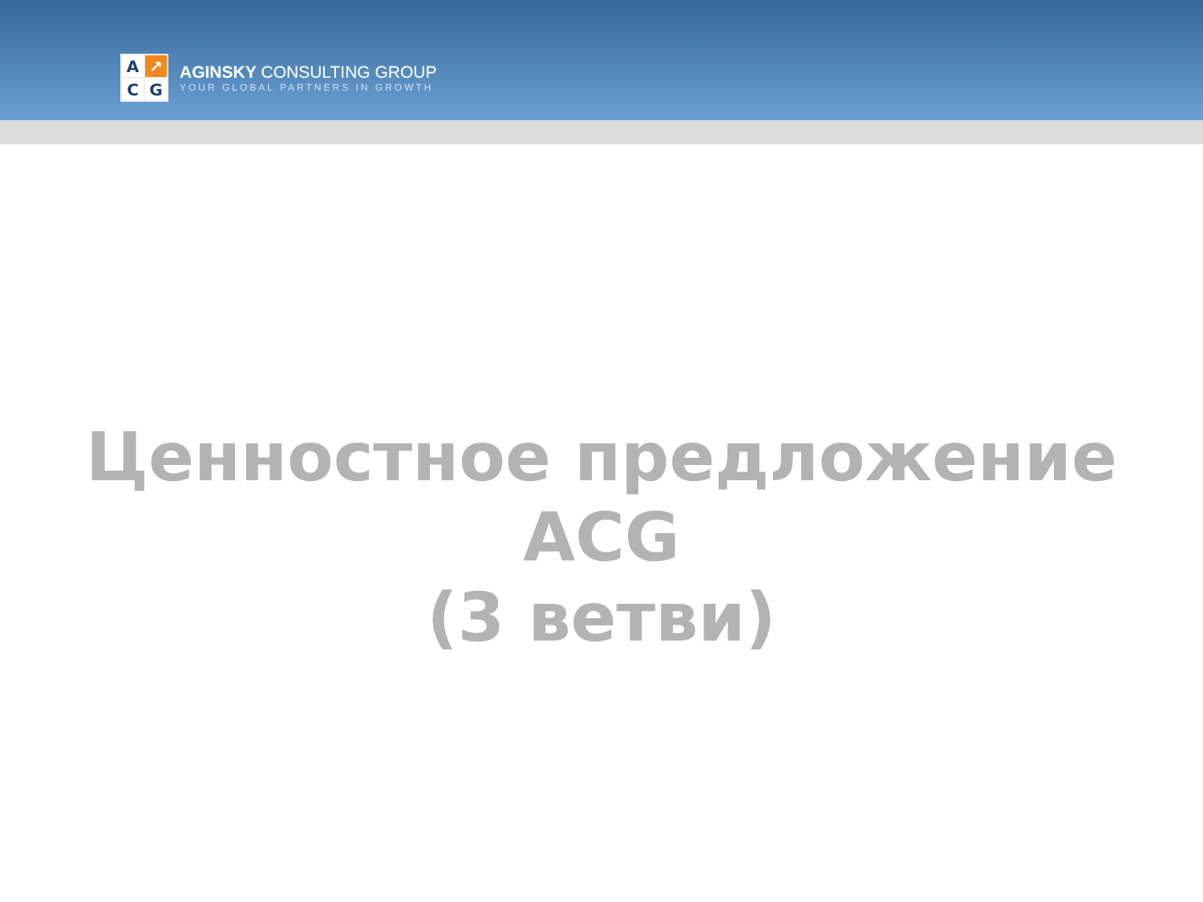A ↗ C G
AGINSKY CONSULTING GROUP
YOUR GLOBAL PARTNERS IN GROWTH
Ценностное предложение ACG
(3 ветви)